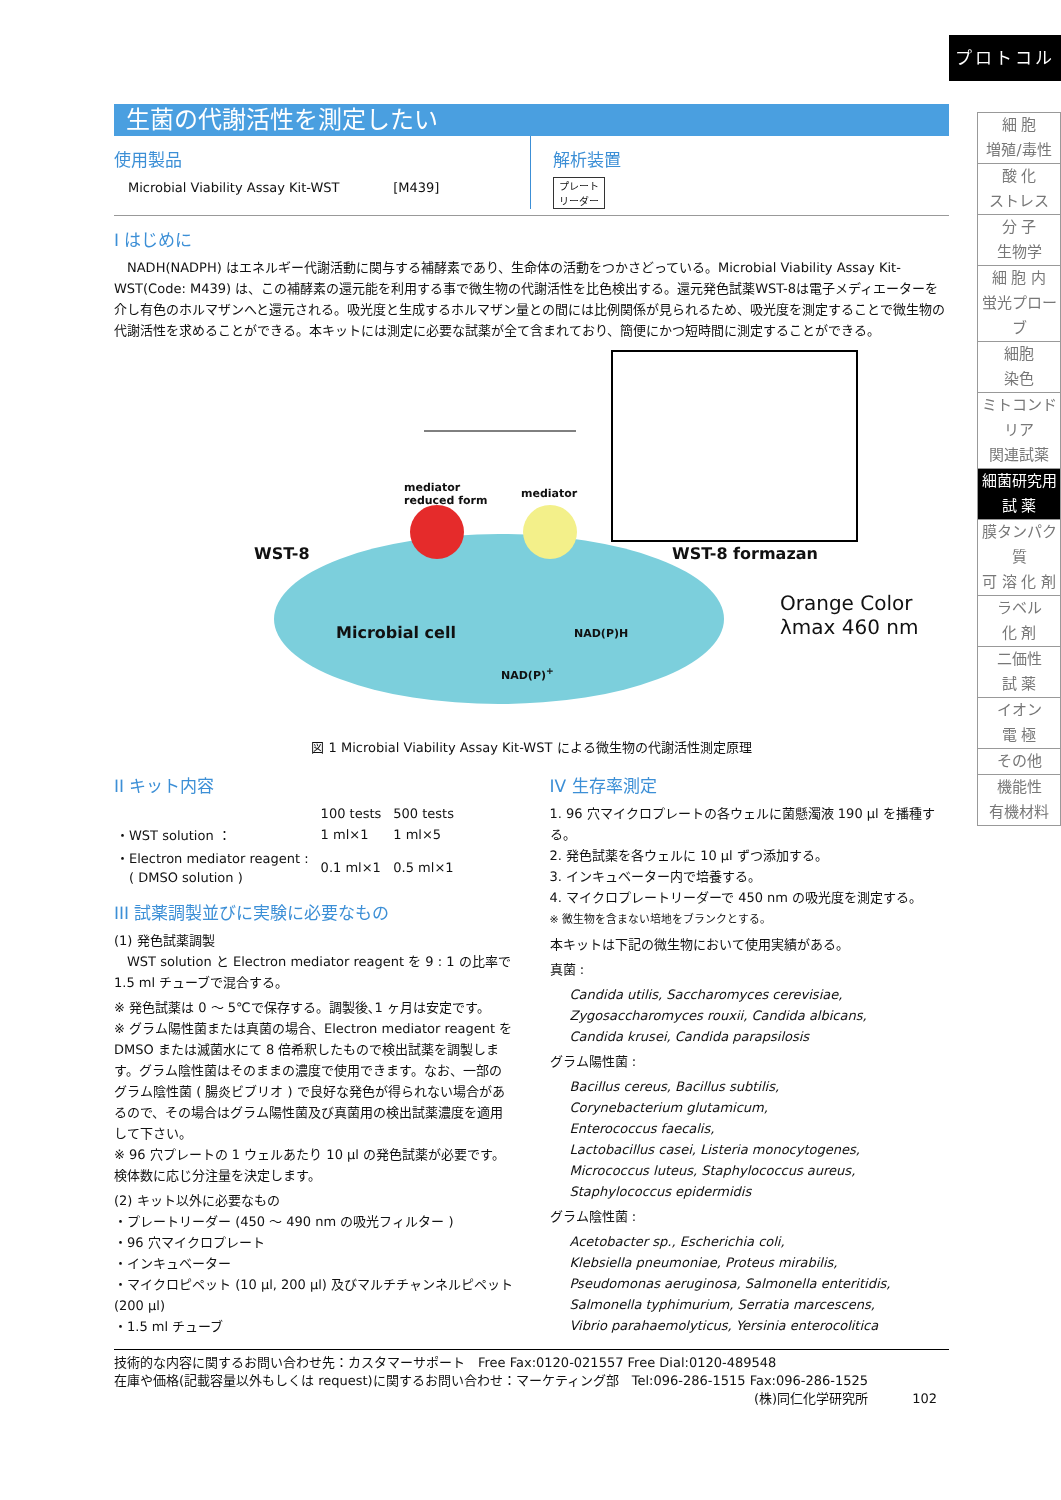プロトコル
細 胞
増殖/毒性
酸 化
ストレス
分 子
生物学
細 胞 内
蛍光プローブ
細胞
染色
ミトコンドリア
関連試薬
細菌研究用
試 薬
膜タンパク質
可 溶 化 剤
ラベル
化 剤
二価性
試 薬
イオン
電 極
その他
機能性
有機材料
生菌の代謝活性を測定したい
使用製品
Microbial Viability Assay Kit-WST [M439]
解析装置
プレート
リーダー
I はじめに
　NADH(NADPH) はエネルギー代謝活動に関与する補酵素であり、生命体の活動をつかさどっている。Microbial Viability Assay Kit-WST(Code: M439) は、この補酵素の還元能を利用する事で微生物の代謝活性を比色検出する。還元発色試薬WST-8は電子メディエーターを介し有色のホルマザンへと還元される。吸光度と生成するホルマザン量との間には比例関係が見られるため、吸光度を測定することで微生物の代謝活性を求めることができる。本キットには測定に必要な試薬が全て含まれており、簡便にかつ短時間に測定することができる。
WST-8
mediator
reduced form
mediator
WST-8 formazan
Microbial cell NAD(P)H
NAD(P)<sup>+</sup>
Orange Color
λmax 460 nm
図 1 Microbial Viability Assay Kit-WST による微生物の代謝活性測定原理
II キット内容
| | 100 tests | 500 tests |
| ・WST solution ： | 1 ml×1 | 1 ml×5 |
| ・Electron mediator reagent : ( DMSO solution ) | 0.1 ml×1 | 0.5 ml×1 |
III 試薬調製並びに実験に必要なもの
(1) 発色試薬調製
　WST solution と Electron mediator reagent を 9 : 1 の比率で 1.5 ml チューブで混合する。
※ 発色試薬は 0 ～ 5℃で保存する。調製後､1 ヶ月は安定です。
※ グラム陽性菌または真菌の場合、Electron mediator reagent を DMSO または滅菌水にて 8 倍希釈したもので検出試薬を調製します。グラム陰性菌はそのままの濃度で使用できます。なお、一部のグラム陰性菌 ( 腸炎ビブリオ ) で良好な発色が得られない場合があるので、その場合はグラム陽性菌及び真菌用の検出試薬濃度を適用して下さい。
※ 96 穴プレートの 1 ウェルあたり 10 µl の発色試薬が必要です。検体数に応じ分注量を決定します。
(2) キット以外に必要なもの
・プレートリーダー (450 ～ 490 nm の吸光フィルター )
・96 穴マイクロプレート
・インキュベーター
・マイクロピペット (10 µl, 200 µl) 及びマルチチャンネルピペット (200 µl)
・1.5 ml チューブ
IV 生存率測定
1. 96 穴マイクロプレートの各ウェルに菌懸濁液 190 µl を播種する。
2. 発色試薬を各ウェルに 10 µl ずつ添加する。
3. インキュベーター内で培養する。
4. マイクロプレートリーダーで 450 nm の吸光度を測定する。
※ 微生物を含まない培地をブランクとする。
本キットは下記の微生物において使用実績がある。
真菌 :
Candida utilis, Saccharomyces cerevisiae,
Zygosaccharomyces rouxii, Candida albicans,
Candida krusei, Candida parapsilosis
グラム陽性菌 :
Bacillus cereus, Bacillus subtilis,
Corynebacterium glutamicum,
Enterococcus faecalis,
Lactobacillus casei, Listeria monocytogenes,
Micrococcus luteus, Staphylococcus aureus,
Staphylococcus epidermidis
グラム陰性菌 :
Acetobacter sp., Escherichia coli,
Klebsiella pneumoniae, Proteus mirabilis,
Pseudomonas aeruginosa, Salmonella enteritidis,
Salmonella typhimurium, Serratia marcescens,
Vibrio parahaemolyticus, Yersinia enterocolitica
技術的な内容に関するお問い合わせ先：カスタマーサポート　Free Fax:0120-021557 Free Dial:0120-489548
在庫や価格(記載容量以外もしくは request)に関するお問い合わせ：マーケティング部　Tel:096-286-1515 Fax:096-286-1525
(株)同仁化学研究所 102